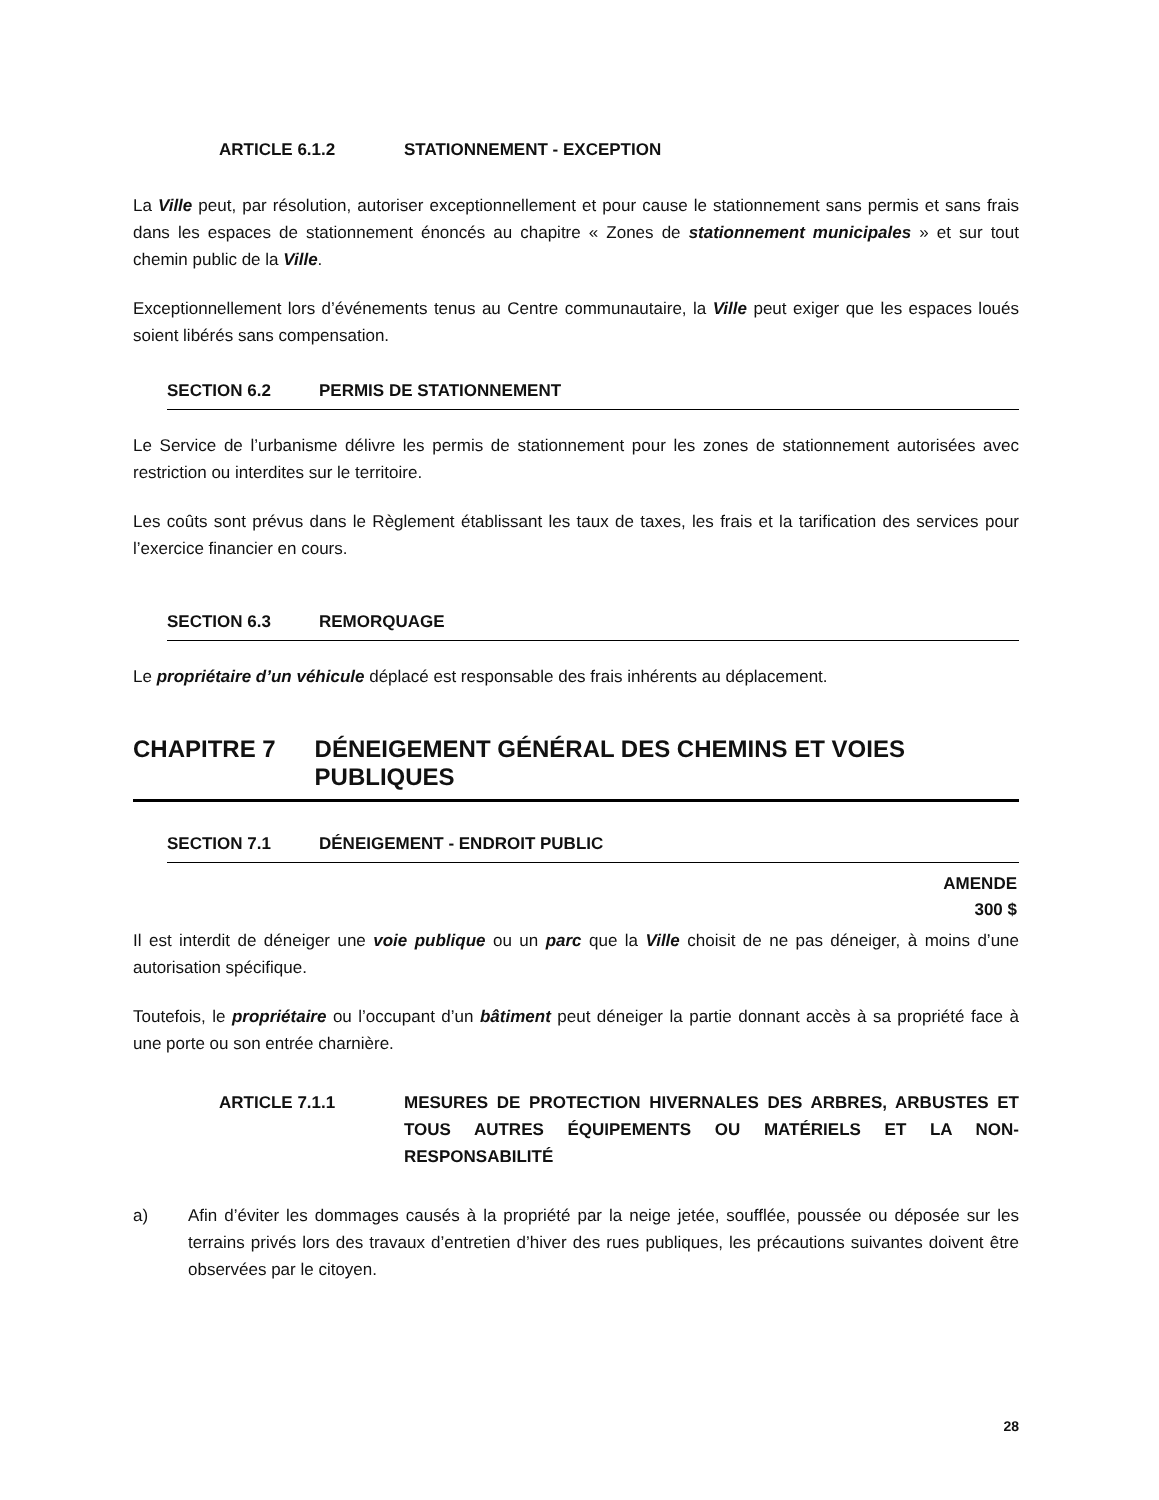ARTICLE 6.1.2 STATIONNEMENT - EXCEPTION
La Ville peut, par résolution, autoriser exceptionnellement et pour cause le stationnement sans permis et sans frais dans les espaces de stationnement énoncés au chapitre « Zones de stationnement municipales » et sur tout chemin public de la Ville.
Exceptionnellement lors d’événements tenus au Centre communautaire, la Ville peut exiger que les espaces loués soient libérés sans compensation.
SECTION 6.2 PERMIS DE STATIONNEMENT
Le Service de l’urbanisme délivre les permis de stationnement pour les zones de stationnement autorisées avec restriction ou interdites sur le territoire.
Les coûts sont prévus dans le Règlement établissant les taux de taxes, les frais et la tarification des services pour l’exercice financier en cours.
SECTION 6.3 REMORQUAGE
Le propriétaire d’un véhicule déplacé est responsable des frais inhérents au déplacement.
CHAPITRE 7 DÉNEIGEMENT GÉNÉRAL DES CHEMINS ET VOIES PUBLIQUES
SECTION 7.1 DÉNEIGEMENT - ENDROIT PUBLIC
AMENDE
300 $
Il est interdit de déneiger une voie publique ou un parc que la Ville choisit de ne pas déneiger, à moins d’une autorisation spécifique.
Toutefois, le propriétaire ou l’occupant d’un bâtiment peut déneiger la partie donnant accès à sa propriété face à une porte ou son entrée charnière.
ARTICLE 7.1.1 MESURES DE PROTECTION HIVERNALES DES ARBRES, ARBUSTES ET TOUS AUTRES ÉQUIPEMENTS OU MATÉRIELS ET LA NON-RESPONSABILITÉ
a) Afin d’éviter les dommages causés à la propriété par la neige jetée, soufflée, poussée ou déposée sur les terrains privés lors des travaux d’entretien d’hiver des rues publiques, les précautions suivantes doivent être observées par le citoyen.
28